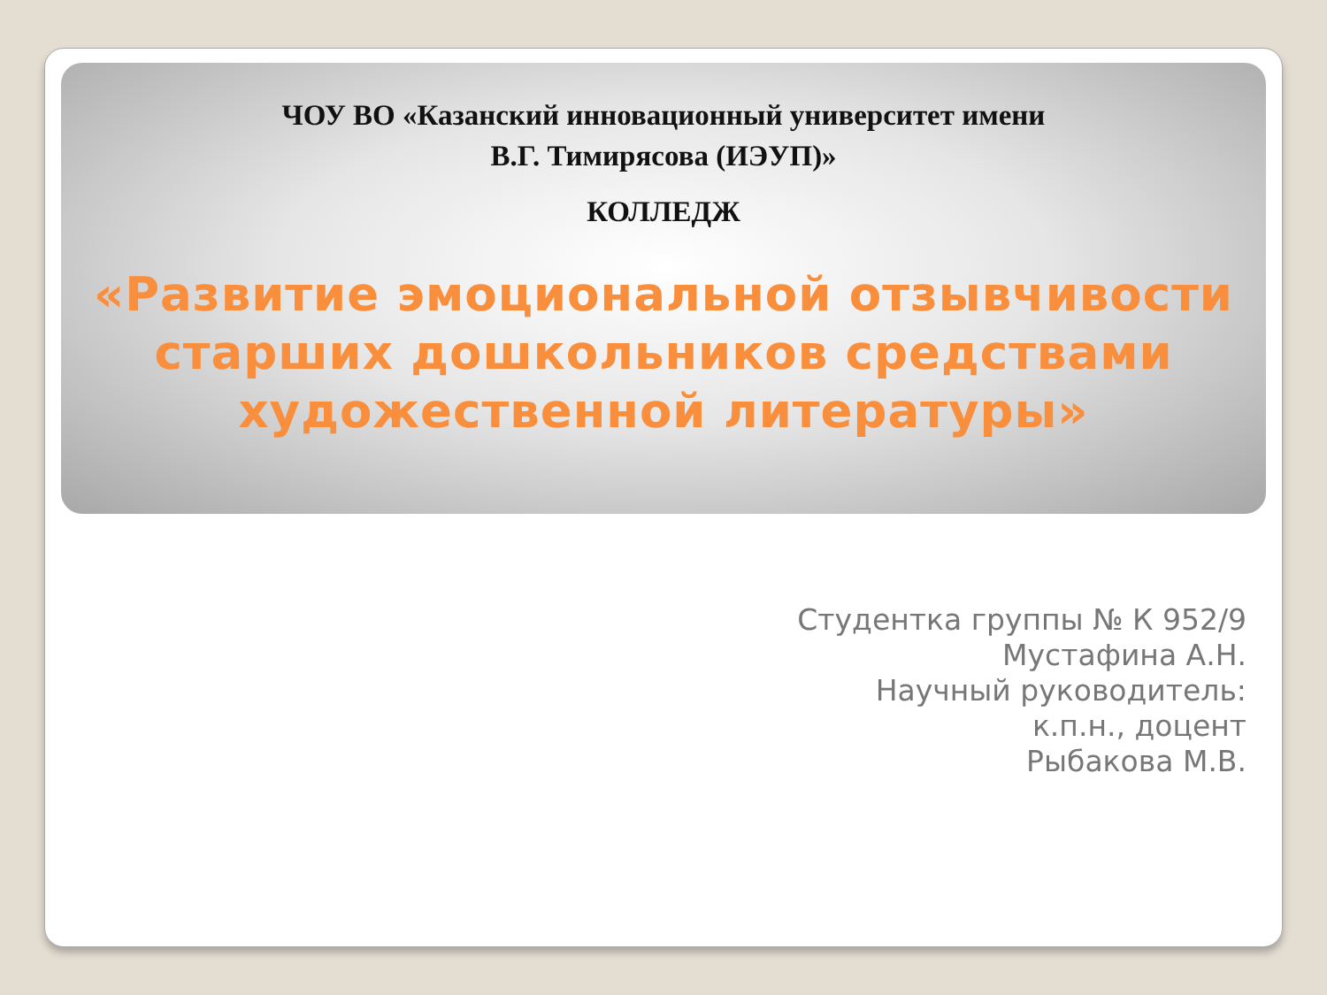ЧОУ ВО «Казанский инновационный университет имени
В.Г. Тимирясова (ИЭУП)»
КОЛЛЕДЖ
«Развитие эмоциональной отзывчивости старших дошкольников средствами художественной литературы»
Студентка группы № К 952/9
Мустафина А.Н.
Научный руководитель:
к.п.н., доцент
Рыбакова М.В.